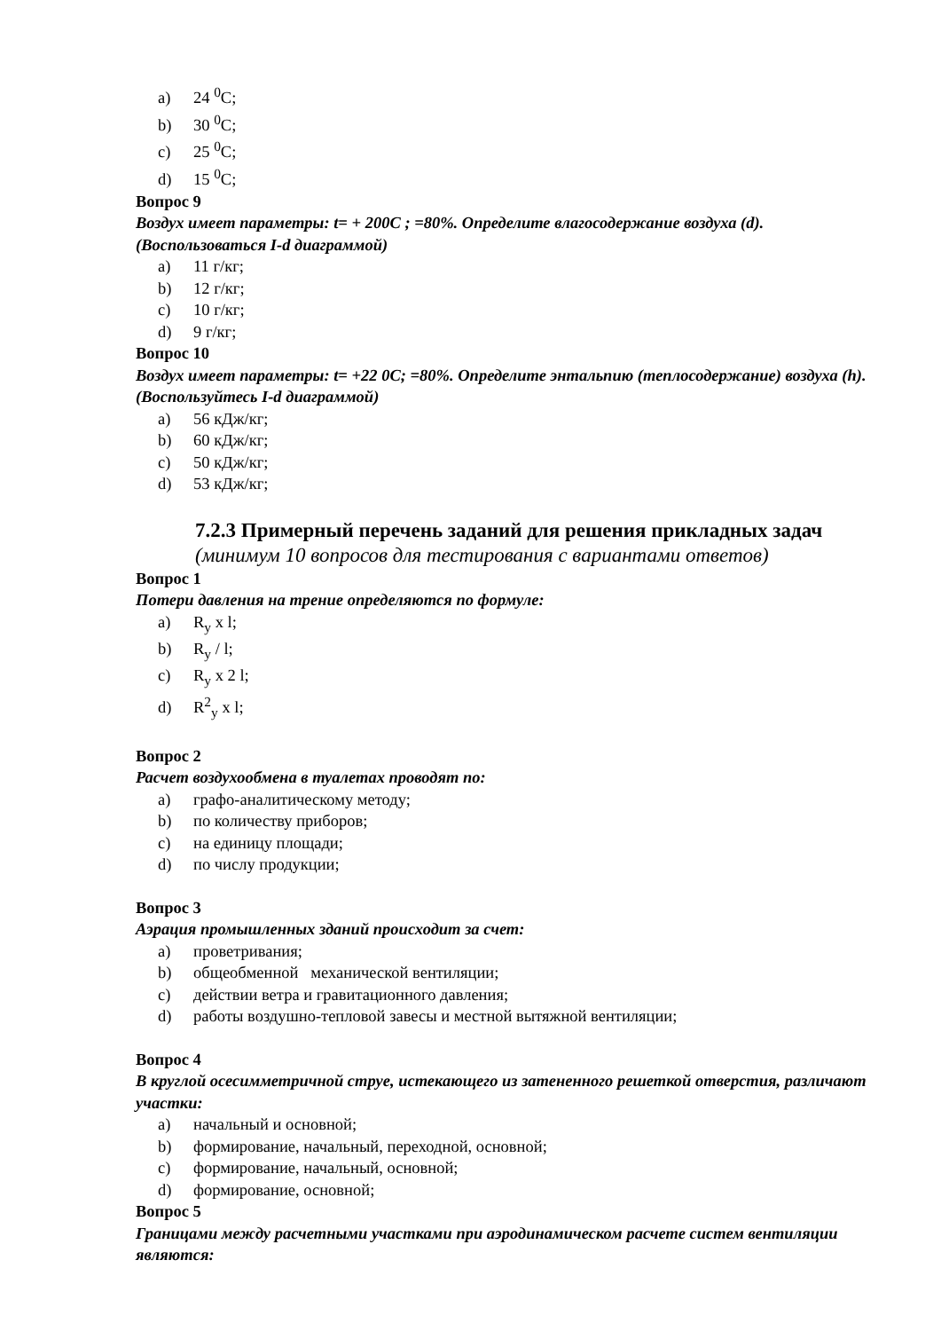a) 24 <sup>0</sup>C;
b) 30 <sup>0</sup>C;
c) 25 <sup>0</sup>C;
d) 15 <sup>0</sup>C;
Вопрос 9
Воздух имеет параметры: t= + 200C ; =80%. Определите влагосодержание воздуха (d). (Воспользоваться I-d диаграммой)
a) 11 г/кг;
b) 12 г/кг;
c) 10 г/кг;
d) 9 г/кг;
Вопрос 10
Воздух имеет параметры: t= +22 0C; =80%. Определите энтальпию (теплосодержание) воздуха (h). (Воспользуйтесь I-d диаграммой)
a) 56 кДж/кг;
b) 60 кДж/кг;
c) 50 кДж/кг;
d) 53 кДж/кг;
7.2.3 Примерный перечень заданий для решения прикладных задач
(минимум 10 вопросов для тестирования с вариантами ответов)
Вопрос 1
Потери давления на трение определяются по формуле:
a) R<sub>y</sub> x l;
b) R<sub>y</sub> / l;
c) R<sub>y</sub> x 2 l;
d) R<sup>2</sup><sub>y</sub> x l;
Вопрос 2
Расчет воздухообмена в туалетах проводят по:
a) графо-аналитическому методу;
b) по количеству приборов;
c) на единицу площади;
d) по числу продукции;
Вопрос 3
Аэрация промышленных зданий происходит за счет:
a) проветривания;
b) общеобменной механической вентиляции;
c) действии ветра и гравитационного давления;
d) работы воздушно-тепловой завесы и местной вытяжной вентиляции;
Вопрос 4
В круглой осесимметричной струе, истекающего из затененного решеткой отверстия, различают участки:
a) начальный и основной;
b) формирование, начальный, переходной, основной;
c) формирование, начальный, основной;
d) формирование, основной;
Вопрос 5
Границами между расчетными участками при аэродинамическом расчете систем вентиляции являются: